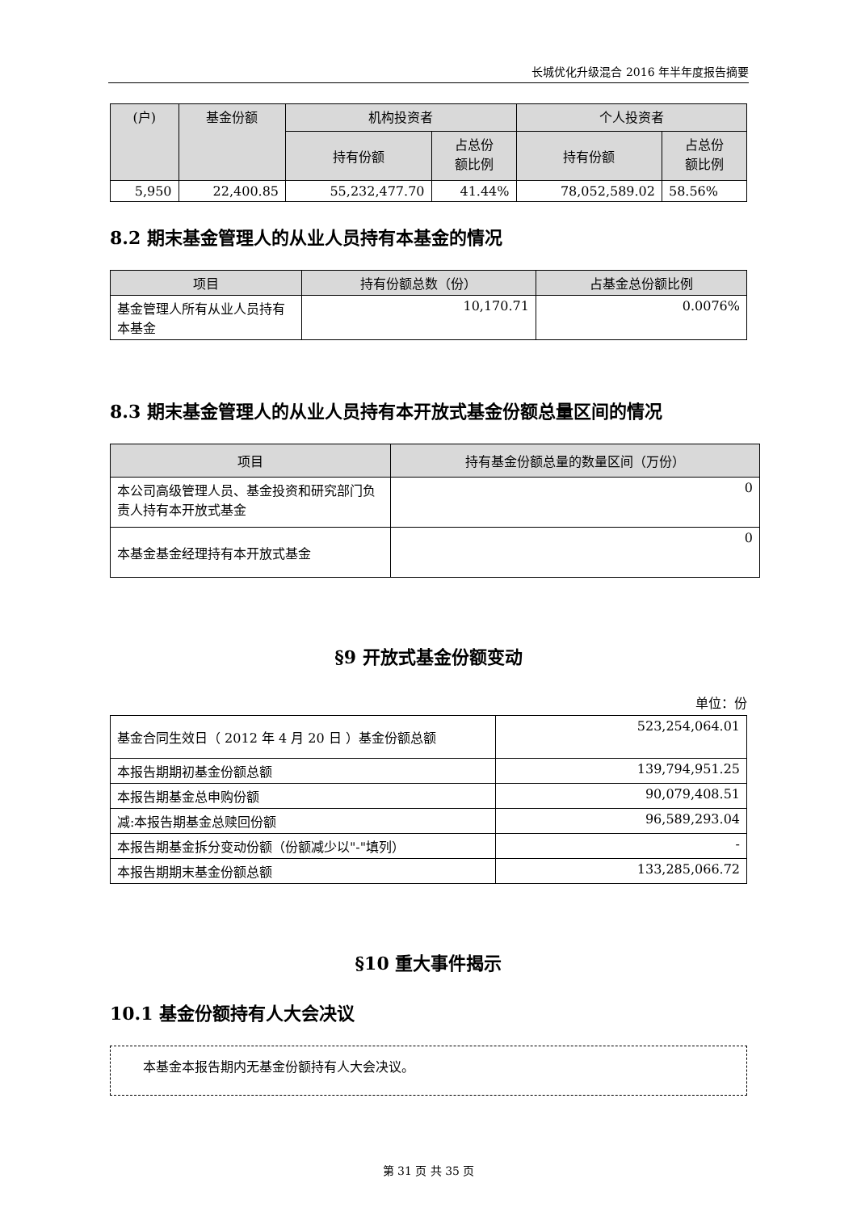长城优化升级混合 2016 年半年度报告摘要
| (户) | 基金份额 | 机构投资者 | | 个人投资者 | |
| --- | --- | --- | --- | --- | --- |
| | | 持有份额 | 占总份 额比例 | 持有份额 | 占总份 额比例 |
| 5,950 | 22,400.85 | 55,232,477.70 | 41.44% | 78,052,589.02 | 58.56% |
8.2 期末基金管理人的从业人员持有本基金的情况
| 项目 | 持有份额总数（份） | 占基金总份额比例 |
| --- | --- | --- |
| 基金管理人所有从业人员持有本基金 | 10,170.71 | 0.0076% |
8.3 期末基金管理人的从业人员持有本开放式基金份额总量区间的情况
| 项目 | 持有基金份额总量的数量区间（万份） |
| --- | --- |
| 本公司高级管理人员、基金投资和研究部门负责人持有本开放式基金 | 0 |
| 本基金基金经理持有本开放式基金 | 0 |
§9 开放式基金份额变动
单位：份
| 基金合同生效日（ 2012 年 4 月 20 日 ）基金份额总额 | 523,254,064.01 |
| 本报告期期初基金份额总额 | 139,794,951.25 |
| 本报告期基金总申购份额 | 90,079,408.51 |
| 减:本报告期基金总赎回份额 | 96,589,293.04 |
| 本报告期基金拆分变动份额（份额减少以"-"填列） | - |
| 本报告期期末基金份额总额 | 133,285,066.72 |
§10 重大事件揭示
10.1 基金份额持有人大会决议
本基金本报告期内无基金份额持有人大会决议。
第 31 页 共 35 页